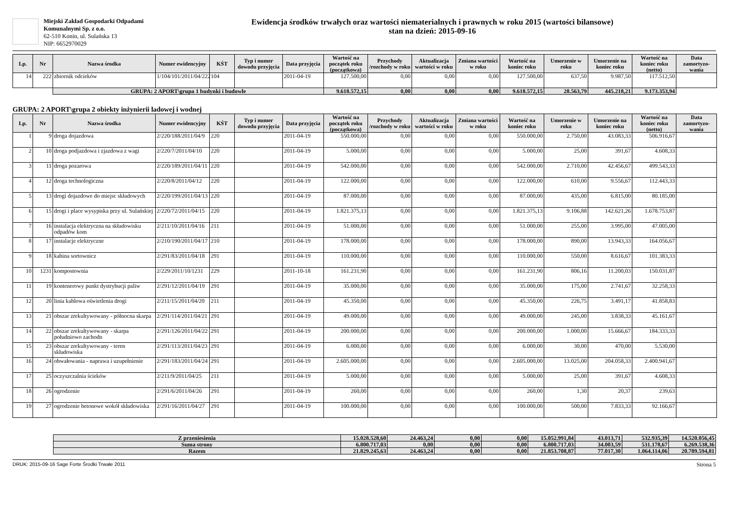Miejski Zakład Gospodarki Odpadami Komunalnymi Sp. z o.o.
62-510 Konin, ul. Sulańska 13
NIP: 6652970029
Ewidencja środków trwałych oraz wartości niematerialnych i prawnych w roku 2015 (wartości bilansowe)
stan na dzień: 2015-09-16
| Lp. | Nr | Nazwa środka | Numer ewidencyjny | KŚT | Typ i numer dowodu przyjęcia | Data przyjęcia | Wartość na początek roku (początkowa) | Przychody /rozchody w roku | Aktualizacja wartości w roku | Zmiana wartości w roku | Wartość na koniec roku | Umorzenie w roku | Umorzenie na koniec roku | Wartość na koniec roku (netto) | Data zamortyzo-wania |
| --- | --- | --- | --- | --- | --- | --- | --- | --- | --- | --- | --- | --- | --- | --- | --- |
| 14 | 222 | zbiornik odcieków | 1/104/101/2011/04/222 | 104 | | 2011-04-19 | 127.500,00 | 0,00 | 0,00 | 0,00 | 127.500,00 | 637,50 | 9.987,50 | 117.512,50 | |
| | | GRUPA: 2 APORT\grupa 1 budynki i budowle | | | | | 9.618.572,15 | 0,00 | 0,00 | 0,00 | 9.618.572,15 | 28.563,79 | 445.218,21 | 9.173.353,94 | |
GRUPA: 2 APORT\grupa 2 obiekty inżynierii ladowej i wodnej
| Lp. | Nr | Nazwa środka | Numer ewidencyjny | KŚT | Typ i numer dowodu przyjęcia | Data przyjęcia | Wartość na początek roku (początkowa) | Przychody /rozchody w roku | Aktualizacja wartości w roku | Zmiana wartości w roku | Wartość na koniec roku | Umorzenie w roku | Umorzenie na koniec roku | Wartość na koniec roku (netto) | Data zamortyzo-wania |
| --- | --- | --- | --- | --- | --- | --- | --- | --- | --- | --- | --- | --- | --- | --- | --- |
| 1 | 9 | droga dojazdowa | 2/220/188/2011/04/9 | 220 | | 2011-04-19 | 550.000,00 | 0,00 | 0,00 | 0,00 | 550.000,00 | 2.750,00 | 43.083,33 | 506.916,67 | |
| 2 | 10 | droga podjazdowa i zjazdowa z wagi | 2/220/7/2011/04/10 | 220 | | 2011-04-19 | 5.000,00 | 0,00 | 0,00 | 0,00 | 5.000,00 | 25,00 | 391,67 | 4.608,33 | |
| 3 | 11 | droga pozarowa | 2/220/189/2011/04/11 | 220 | | 2011-04-19 | 542.000,00 | 0,00 | 0,00 | 0,00 | 542.000,00 | 2.710,00 | 42.456,67 | 499.543,33 | |
| 4 | 12 | droga technologiczna | 2/220/8/2011/04/12 | 220 | | 2011-04-19 | 122.000,00 | 0,00 | 0,00 | 0,00 | 122.000,00 | 610,00 | 9.556,67 | 112.443,33 | |
| 5 | 13 | drogi dojazdowe do miejsc składowych | 2/220/199/2011/04/13 | 220 | | 2011-04-19 | 87.000,00 | 0,00 | 0,00 | 0,00 | 87.000,00 | 435,00 | 6.815,00 | 80.185,00 | |
| 6 | 15 | drogi i place wysypiska przy ul. Sulańskiej | 2/220/72/2011/04/15 | 220 | | 2011-04-19 | 1.821.375,13 | 0,00 | 0,00 | 0,00 | 1.821.375,13 | 9.106,88 | 142.621,26 | 1.678.753,87 | |
| 7 | 16 | instalacja elektryczna na składowisku odpadów kom | 2/211/10/2011/04/16 | 211 | | 2011-04-19 | 51.000,00 | 0,00 | 0,00 | 0,00 | 51.000,00 | 255,00 | 3.995,00 | 47.005,00 | |
| 8 | 17 | instalacje elektryczne | 2/210/190/2011/04/17 | 210 | | 2011-04-19 | 178.000,00 | 0,00 | 0,00 | 0,00 | 178.000,00 | 890,00 | 13.943,33 | 164.056,67 | |
| 9 | 18 | kabina sortownicz | 2/291/83/2011/04/18 | 291 | | 2011-04-19 | 110.000,00 | 0,00 | 0,00 | 0,00 | 110.000,00 | 550,00 | 8.616,67 | 101.383,33 | |
| 10 | 1231 | kompostownia | 2/229/2011/10/1231 | 229 | | 2011-10-18 | 161.231,90 | 0,00 | 0,00 | 0,00 | 161.231,90 | 806,16 | 11.200,03 | 150.031,87 | |
| 11 | 19 | kontenerowy punkt dystrybucji paliw | 2/291/12/2011/04/19 | 291 | | 2011-04-19 | 35.000,00 | 0,00 | 0,00 | 0,00 | 35.000,00 | 175,00 | 2.741,67 | 32.258,33 | |
| 12 | 20 | linia kablowa oświetlenia drogi | 2/211/15/2011/04/20 | 211 | | 2011-04-19 | 45.350,00 | 0,00 | 0,00 | 0,00 | 45.350,00 | 226,75 | 3.491,17 | 41.858,83 | |
| 13 | 21 | obszar zrekultywowany - północna skarpa | 2/291/114/2011/04/21 | 291 | | 2011-04-19 | 49.000,00 | 0,00 | 0,00 | 0,00 | 49.000,00 | 245,00 | 3.838,33 | 45.161,67 | |
| 14 | 22 | obszar zrekultywowany - skarpa południowo zachodn | 2/291/126/2011/04/22 | 291 | | 2011-04-19 | 200.000,00 | 0,00 | 0,00 | 0,00 | 200.000,00 | 1.000,00 | 15.666,67 | 184.333,33 | |
| 15 | 23 | obszar zrekultywowany - teren składowiska | 2/291/113/2011/04/23 | 291 | | 2011-04-19 | 6.000,00 | 0,00 | 0,00 | 0,00 | 6.000,00 | 30,00 | 470,00 | 5.530,00 | |
| 16 | 24 | obwałowania - naprawa i uzupełnienie | 2/291/183/2011/04/24 | 291 | | 2011-04-19 | 2.605.000,00 | 0,00 | 0,00 | 0,00 | 2.605.000,00 | 13.025,00 | 204.058,33 | 2.400.941,67 | |
| 17 | 25 | oczyszczalnia ścieków | 2/211/9/2011/04/25 | 211 | | 2011-04-19 | 5.000,00 | 0,00 | 0,00 | 0,00 | 5.000,00 | 25,00 | 391,67 | 4.608,33 | |
| 18 | 26 | ogrodzenie | 2/291/6/2011/04/26 | 291 | | 2011-04-19 | 260,00 | 0,00 | 0,00 | 0,00 | 260,00 | 1,30 | 20,37 | 239,63 | |
| 19 | 27 | ogrodzenie betonowe wokół składowiska | 2/291/16/2011/04/27 | 291 | | 2011-04-19 | 100.000,00 | 0,00 | 0,00 | 0,00 | 100.000,00 | 500,00 | 7.833,33 | 92.166,67 | |
| Z przeniesienia | 15.028.528,60 | 24.463,24 | 0,00 | 0,00 | 15.052.991,84 | 43.013,71 | 532.935,39 | 14.520.056,45 |
| Suma strony | 6.800.717,03 | 0,00 | 0,00 | 0,00 | 6.800.717,03 | 34.003,59 | 531.178,67 | 6.269.538,36 |
| Razem | 21.829.245,63 | 24.463,24 | 0,00 | 0,00 | 21.853.708,87 | 77.017,30 | 1.064.114,06 | 20.789.594,81 |
DRUK: 2015-09-16 Sage Forte Środki Trwałe 2011 Strona 5